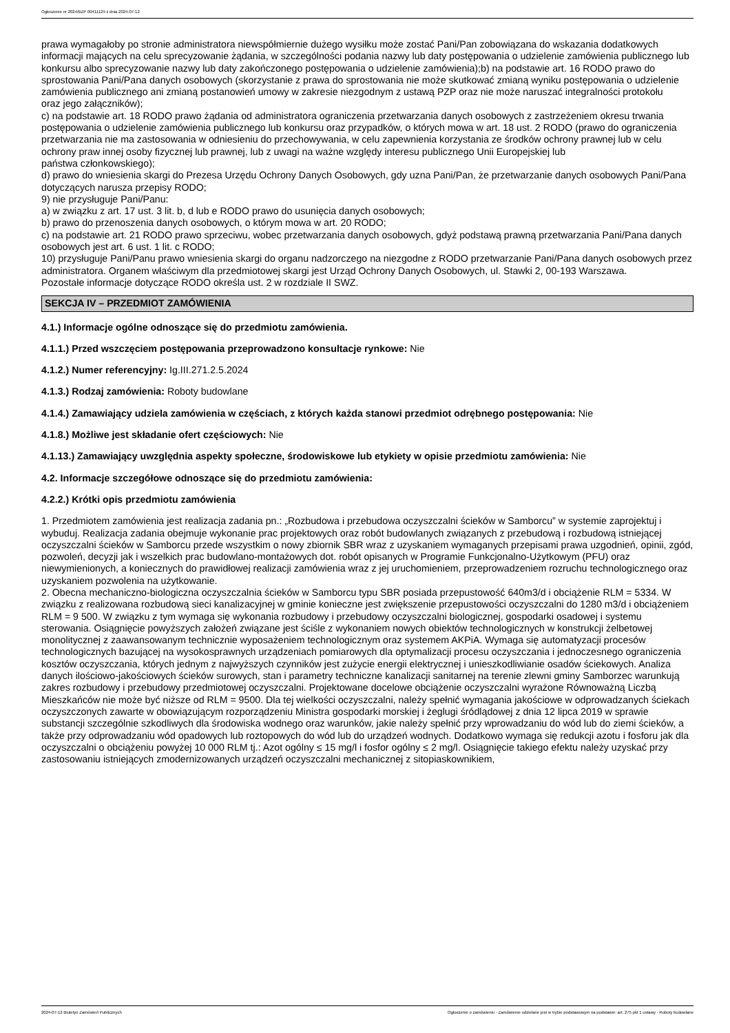Ogłoszenie nr 2024/BZP 00411129 z dnia 2024-07-12
prawa wymagałoby po stronie administratora niewspółmiernie dużego wysiłku może zostać Pani/Pan zobowiązana do wskazania dodatkowych informacji mających na celu sprecyzowanie żądania, w szczególności podania nazwy lub daty postępowania o udzielenie zamówienia publicznego lub konkursu albo sprecyzowanie nazwy lub daty zakończonego postępowania o udzielenie zamówienia);b) na podstawie art. 16 RODO prawo do sprostowania Pani/Pana danych osobowych (skorzystanie z prawa do sprostowania nie może skutkować zmianą wyniku postępowania o udzielenie zamówienia publicznego ani zmianą postanowień umowy w zakresie niezgodnym z ustawą PZP oraz nie może naruszać integralności protokołu
oraz jego załączników);
c) na podstawie art. 18 RODO prawo żądania od administratora ograniczenia przetwarzania danych osobowych z zastrzeżeniem okresu trwania postępowania o udzielenie zamówienia publicznego lub konkursu oraz przypadków, o których mowa w art. 18 ust. 2 RODO (prawo do ograniczenia przetwarzania nie ma zastosowania w odniesieniu do przechowywania, w celu zapewnienia korzystania ze środków ochrony prawnej lub w celu ochrony praw innej osoby fizycznej lub prawnej, lub z uwagi na ważne względy interesu publicznego Unii Europejskiej lub
państwa członkowskiego);
d) prawo do wniesienia skargi do Prezesa Urzędu Ochrony Danych Osobowych, gdy uzna Pani/Pan, że przetwarzanie danych osobowych Pani/Pana dotyczących narusza przepisy RODO;
9) nie przysługuje Pani/Panu:
a) w związku z art. 17 ust. 3 lit. b, d lub e RODO prawo do usunięcia danych osobowych;
b) prawo do przenoszenia danych osobowych, o którym mowa w art. 20 RODO;
c) na podstawie art. 21 RODO prawo sprzeciwu, wobec przetwarzania danych osobowych, gdyż podstawą prawną przetwarzania Pani/Pana danych osobowych jest art. 6 ust. 1 lit. c RODO;
10) przysługuje Pani/Panu prawo wniesienia skargi do organu nadzorczego na niezgodne z RODO przetwarzanie Pani/Pana danych osobowych przez administratora. Organem właściwym dla przedmiotowej skargi jest Urząd Ochrony Danych Osobowych, ul. Stawki 2, 00-193 Warszawa.
Pozostałe informacje dotyczące RODO określa ust. 2 w rozdziale II SWZ.
SEKCJA IV – PRZEDMIOT ZAMÓWIENIA
4.1.) Informacje ogólne odnoszące się do przedmiotu zamówienia.
4.1.1.) Przed wszczęciem postępowania przeprowadzono konsultacje rynkowe: Nie
4.1.2.) Numer referencyjny: Ig.III.271.2.5.2024
4.1.3.) Rodzaj zamówienia: Roboty budowlane
4.1.4.) Zamawiający udziela zamówienia w częściach, z których każda stanowi przedmiot odrębnego postępowania: Nie
4.1.8.) Możliwe jest składanie ofert częściowych: Nie
4.1.13.) Zamawiający uwzględnia aspekty społeczne, środowiskowe lub etykiety w opisie przedmiotu zamówienia: Nie
4.2. Informacje szczegółowe odnoszące się do przedmiotu zamówienia:
4.2.2.) Krótki opis przedmiotu zamówienia
1. Przedmiotem zamówienia jest realizacja zadania pn.: „Rozbudowa i przebudowa oczyszczalni ścieków w Samborcu” w systemie zaprojektuj i wybuduj. Realizacja zadania obejmuje wykonanie prac projektowych oraz robót budowlanych związanych z przebudową i rozbudową istniejącej oczyszczalni ścieków w Samborcu przede wszystkim o nowy zbiornik SBR wraz z uzyskaniem wymaganych przepisami prawa uzgodnień, opinii, zgód, pozwoleń, decyzji jak i wszelkich prac budowlano-montażowych dot. robót opisanych w Programie Funkcjonalno-Użytkowym (PFU) oraz niewymienionych, a koniecznych do prawidłowej realizacji zamówienia wraz z jej uruchomieniem, przeprowadzeniem rozruchu technologicznego oraz uzyskaniem pozwolenia na użytkowanie.
2. Obecna mechaniczno-biologiczna oczyszczalnia ścieków w Samborcu typu SBR posiada przepustowość 640m3/d i obciążenie RLM = 5334. W związku z realizowana rozbudową sieci kanalizacyjnej w gminie konieczne jest zwiększenie przepustowości oczyszczalni do 1280 m3/d i obciążeniem RLM = 9 500. W związku z tym wymaga się wykonania rozbudowy i przebudowy oczyszczalni biologicznej, gospodarki osadowej i systemu sterowania. Osiągnięcie powyższych założeń związane jest ściśle z wykonaniem nowych obiektów technologicznych w konstrukcji żelbetowej monolitycznej z zaawansowanym technicznie wyposażeniem technologicznym oraz systemem AKPiA. Wymaga się automatyzacji procesów technologicznych bazującej na wysokosprawnych urządzeniach pomiarowych dla optymalizacji procesu oczyszczania i jednoczesnego ograniczenia kosztów oczyszczania, których jednym z najwyższych czynników jest zużycie energii elektrycznej i unieszkodliwianie osadów ściekowych. Analiza danych ilościowo-jakościowych ścieków surowych, stan i parametry techniczne kanalizacji sanitarnej na terenie zlewni gminy Samborzec warunkują zakres rozbudowy i przebudowy przedmiotowej oczyszczalni. Projektowane docelowe obciążenie oczyszczalni wyrażone Równoważną Liczbą Mieszkańców nie może być niższe od RLM = 9500. Dla tej wielkości oczyszczalni, należy spełnić wymagania jakościowe w odprowadzanych ściekach oczyszczonych zawarte w obowiązującym rozporządzeniu Ministra gospodarki morskiej i żeglugi śródlądowej z dnia 12 lipca 2019 w sprawie substancji szczególnie szkodliwych dla środowiska wodnego oraz warunków, jakie należy spełnić przy wprowadzaniu do wód lub do ziemi ścieków, a także przy odprowadzaniu wód opadowych lub roztopowych do wód lub do urządzeń wodnych. Dodatkowo wymaga się redukcji azotu i fosforu jak dla oczyszczalni o obciążeniu powyżej 10 000 RLM tj.: Azot ogólny ≤ 15 mg/l i fosfor ogólny ≤ 2 mg/l. Osiągnięcie takiego efektu należy uzyskać przy zastosowaniu istniejących zmodernizowanych urządzeń oczyszczalni mechanicznej z sitopiaskownikiem,
2024-07-12 Biuletyn Zamówień Publicznych Ogłoszenie o zamówieniu - Zamówienie udzielane jest w trybie podstawowym na podstawie: art. 275 pkt 1 ustawy - Roboty budowlane